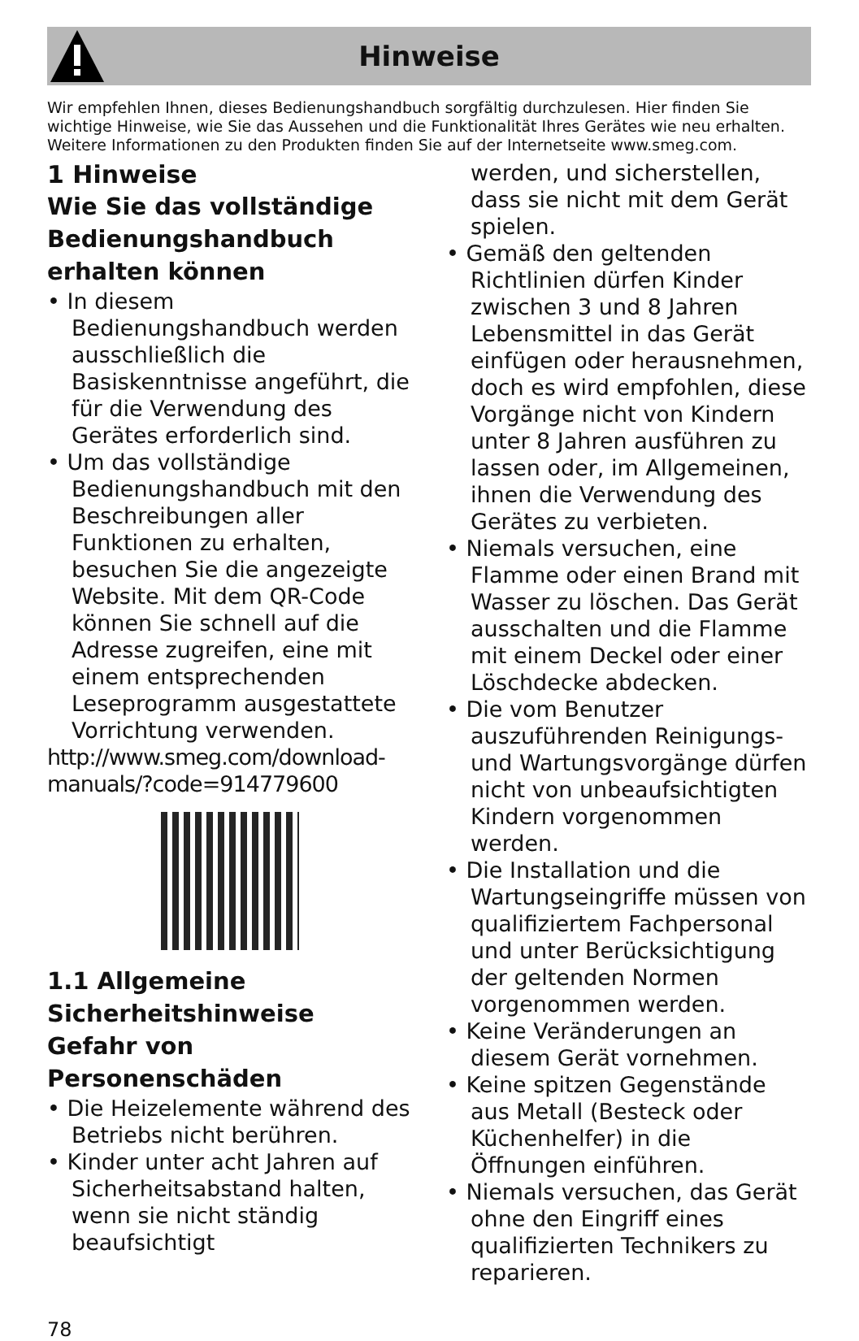Hinweise
Wir empfehlen Ihnen, dieses Bedienungshandbuch sorgfältig durchzulesen. Hier finden Sie wichtige Hinweise, wie Sie das Aussehen und die Funktionalität Ihres Gerätes wie neu erhalten. Weitere Informationen zu den Produkten finden Sie auf der Internetseite www.smeg.com.
1 Hinweise
Wie Sie das vollständige Bedienungshandbuch erhalten können
• In diesem Bedienungshandbuch werden ausschließlich die Basiskenntnisse angeführt, die für die Verwendung des Gerätes erforderlich sind.
• Um das vollständige Bedienungshandbuch mit den Beschreibungen aller Funktionen zu erhalten, besuchen Sie die angezeigte Website. Mit dem QR-Code können Sie schnell auf die Adresse zugreifen, eine mit einem entsprechenden Leseprogramm ausgestattete Vorrichtung verwenden.
http://www.smeg.com/download-manuals/?code=914779600
1.1 Allgemeine Sicherheitshinweise
Gefahr von Personenschäden
• Die Heizelemente während des Betriebs nicht berühren.
• Kinder unter acht Jahren auf Sicherheitsabstand halten, wenn sie nicht ständig beaufsichtigt
werden, und sicherstellen, dass sie nicht mit dem Gerät spielen.
• Gemäß den geltenden Richtlinien dürfen Kinder zwischen 3 und 8 Jahren Lebensmittel in das Gerät einfügen oder herausnehmen, doch es wird empfohlen, diese Vorgänge nicht von Kindern unter 8 Jahren ausführen zu lassen oder, im Allgemeinen, ihnen die Verwendung des Gerätes zu verbieten.
• Niemals versuchen, eine Flamme oder einen Brand mit Wasser zu löschen. Das Gerät ausschalten und die Flamme mit einem Deckel oder einer Löschdecke abdecken.
• Die vom Benutzer auszuführenden Reinigungs- und Wartungsvorgänge dürfen nicht von unbeaufsichtigten Kindern vorgenommen werden.
• Die Installation und die Wartungseingriffe müssen von qualifiziertem Fachpersonal und unter Berücksichtigung der geltenden Normen vorgenommen werden.
• Keine Veränderungen an diesem Gerät vornehmen.
• Keine spitzen Gegenstände aus Metall (Besteck oder Küchenhelfer) in die Öffnungen einführen.
• Niemals versuchen, das Gerät ohne den Eingriff eines qualifizierten Technikers zu reparieren.
78